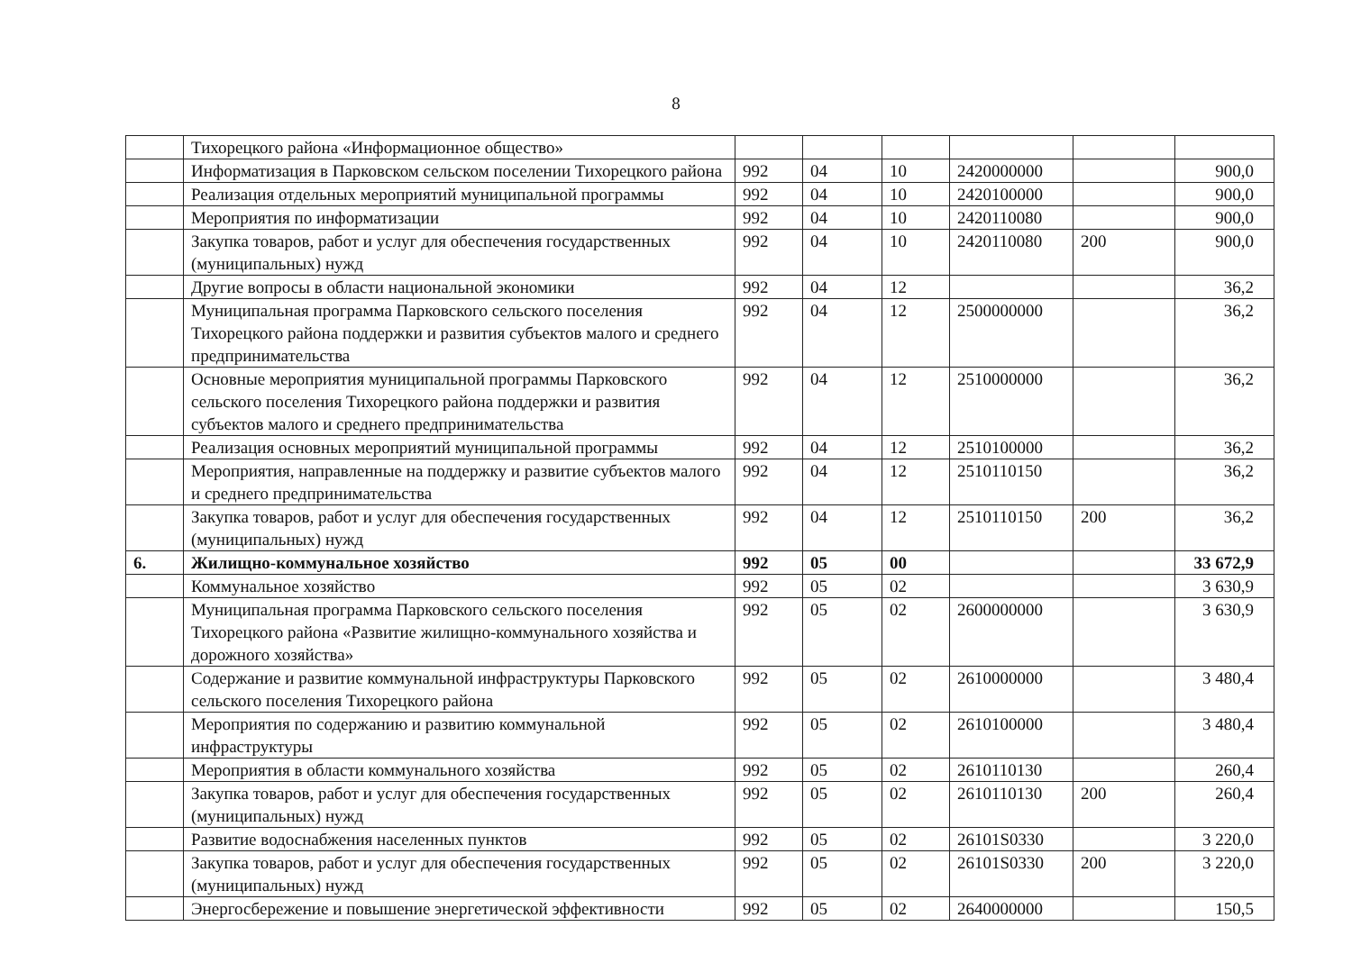8
| | Тихорецкого района «Информационное общество» | | | | | | |
| | Информатизация в Парковском сельском поселении Тихорецкого района | 992 | 04 | 10 | 2420000000 | | 900,0 |
| | Реализация отдельных мероприятий муниципальной программы | 992 | 04 | 10 | 2420100000 | | 900,0 |
| | Мероприятия по информатизации | 992 | 04 | 10 | 2420110080 | | 900,0 |
| | Закупка товаров, работ и услуг для обеспечения государственных (муниципальных) нужд | 992 | 04 | 10 | 2420110080 | 200 | 900,0 |
| | Другие вопросы в области национальной экономики | 992 | 04 | 12 | | | 36,2 |
| | Муниципальная программа Парковского сельского поселения Тихорецкого района поддержки и развития субъектов малого и среднего предпринимательства | 992 | 04 | 12 | 2500000000 | | 36,2 |
| | Основные мероприятия муниципальной программы Парковского сельского поселения Тихорецкого района поддержки и развития субъектов малого и среднего предпринимательства | 992 | 04 | 12 | 2510000000 | | 36,2 |
| | Реализация основных мероприятий муниципальной программы | 992 | 04 | 12 | 2510100000 | | 36,2 |
| | Мероприятия, направленные на поддержку и развитие субъектов малого и среднего предпринимательства | 992 | 04 | 12 | 2510110150 | | 36,2 |
| | Закупка товаров, работ и услуг для обеспечения государственных (муниципальных) нужд | 992 | 04 | 12 | 2510110150 | 200 | 36,2 |
| 6. | Жилищно-коммунальное хозяйство | 992 | 05 | 00 | | | 33 672,9 |
| | Коммунальное хозяйство | 992 | 05 | 02 | | | 3 630,9 |
| | Муниципальная программа Парковского сельского поселения Тихорецкого района «Развитие жилищно-коммунального хозяйства и дорожного хозяйства» | 992 | 05 | 02 | 2600000000 | | 3 630,9 |
| | Содержание и развитие коммунальной инфраструктуры Парковского сельского поселения Тихорецкого района | 992 | 05 | 02 | 2610000000 | | 3 480,4 |
| | Мероприятия по содержанию и развитию коммунальной инфраструктуры | 992 | 05 | 02 | 2610100000 | | 3 480,4 |
| | Мероприятия в области коммунального хозяйства | 992 | 05 | 02 | 2610110130 | | 260,4 |
| | Закупка товаров, работ и услуг для обеспечения государственных (муниципальных) нужд | 992 | 05 | 02 | 2610110130 | 200 | 260,4 |
| | Развитие водоснабжения населенных пунктов | 992 | 05 | 02 | 26101S0330 | | 3 220,0 |
| | Закупка товаров, работ и услуг для обеспечения государственных (муниципальных) нужд | 992 | 05 | 02 | 26101S0330 | 200 | 3 220,0 |
| | Энергосбережение и повышение энергетической эффективности | 992 | 05 | 02 | 2640000000 | | 150,5 |